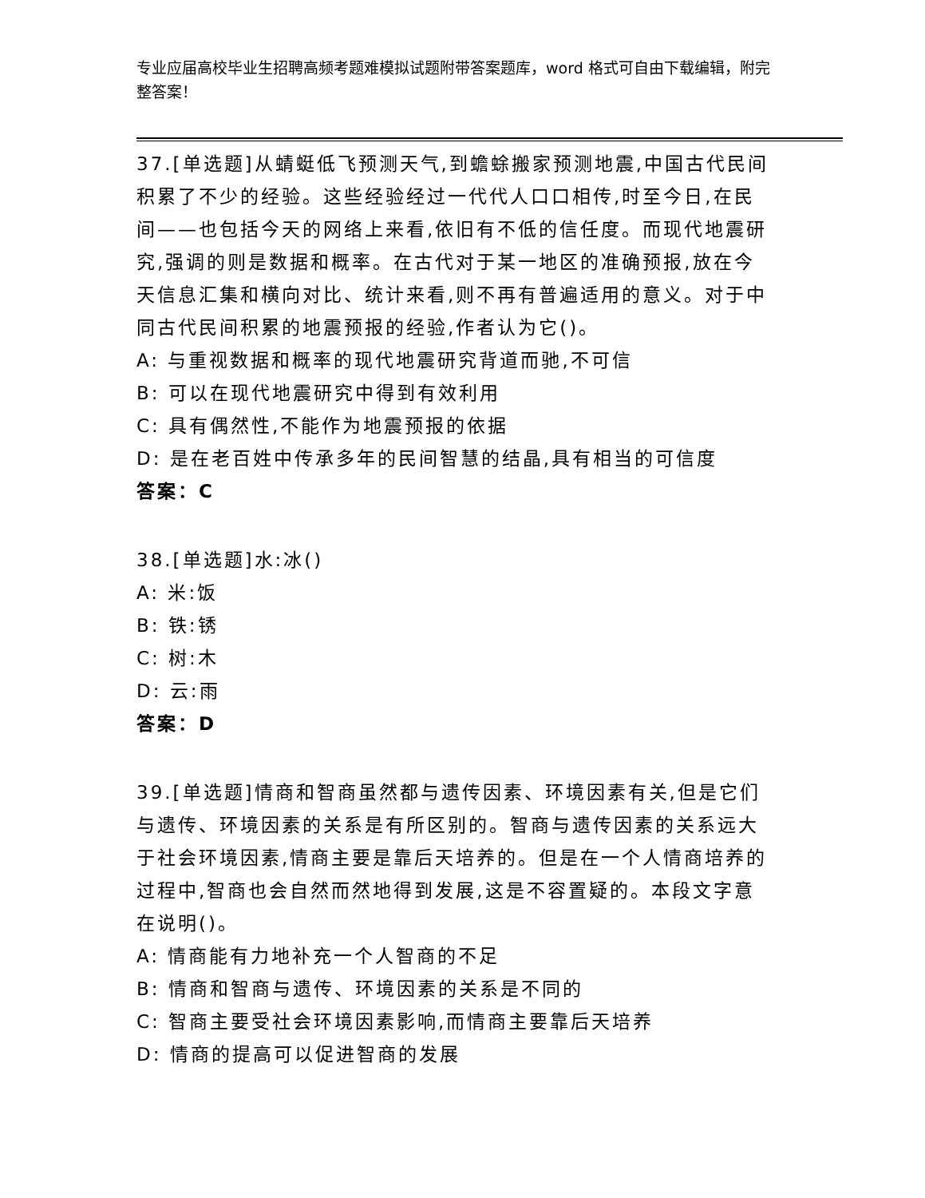专业应届高校毕业生招聘高频考题难模拟试题附带答案题库，word 格式可自由下载编辑，附完整答案！
37.[单选题]从蜻蜓低飞预测天气,到蟾蜍搬家预测地震,中国古代民间积累了不少的经验。这些经验经过一代代人口口相传,时至今日,在民间——也包括今天的网络上来看,依旧有不低的信任度。而现代地震研究,强调的则是数据和概率。在古代对于某一地区的准确预报,放在今天信息汇集和横向对比、统计来看,则不再有普遍适用的意义。对于中同古代民间积累的地震预报的经验,作者认为它()。
A: 与重视数据和概率的现代地震研究背道而驰,不可信
B: 可以在现代地震研究中得到有效利用
C: 具有偶然性,不能作为地震预报的依据
D: 是在老百姓中传承多年的民间智慧的结晶,具有相当的可信度
答案：C
38.[单选题]水:冰()
A: 米:饭
B: 铁:锈
C: 树:木
D: 云:雨
答案：D
39.[单选题]情商和智商虽然都与遗传因素、环境因素有关,但是它们与遗传、环境因素的关系是有所区别的。智商与遗传因素的关系远大于社会环境因素,情商主要是靠后天培养的。但是在一个人情商培养的过程中,智商也会自然而然地得到发展,这是不容置疑的。本段文字意在说明()。
A: 情商能有力地补充一个人智商的不足
B: 情商和智商与遗传、环境因素的关系是不同的
C: 智商主要受社会环境因素影响,而情商主要靠后天培养
D: 情商的提高可以促进智商的发展